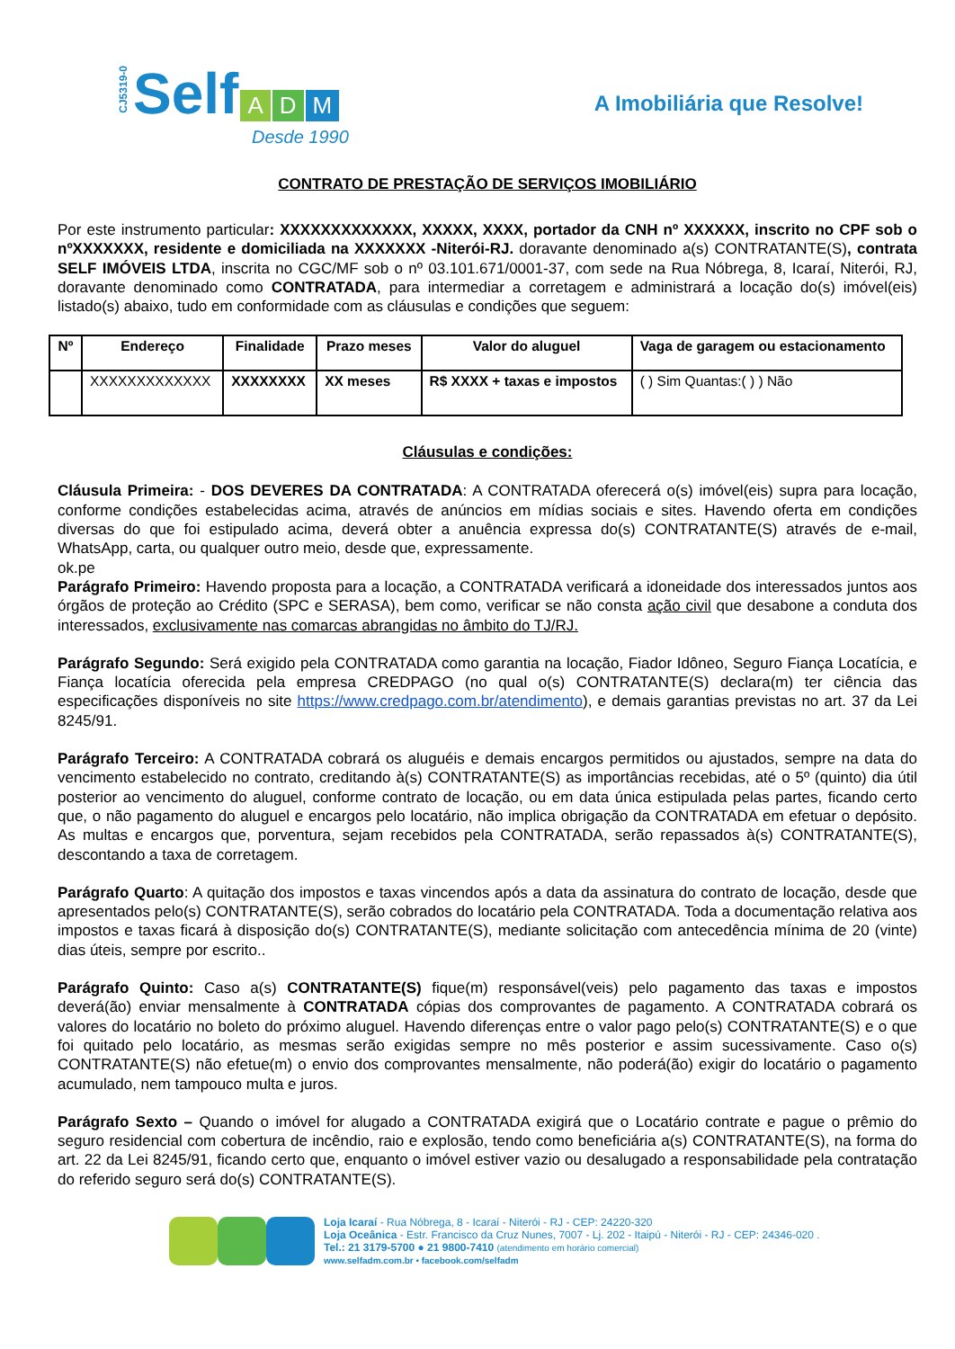CJ5319-0 Self A D M
Desde 1990
A Imobiliária que Resolve!
CONTRATO DE PRESTAÇÃO DE SERVIÇOS IMOBILIÁRIO
Por este instrumento particular: XXXXXXXXXXXXX, XXXXX, XXXX, portador da CNH nº XXXXXX, inscrito no CPF sob o nºXXXXXXX, residente e domiciliada na XXXXXXX -Niterói-RJ. doravante denominado a(s) CONTRATANTE(S), contrata SELF IMÓVEIS LTDA, inscrita no CGC/MF sob o nº 03.101.671/0001-37, com sede na Rua Nóbrega, 8, Icaraí, Niterói, RJ, doravante denominado como CONTRATADA, para intermediar a corretagem e administrará a locação do(s) imóvel(eis) listado(s) abaixo, tudo em conformidade com as cláusulas e condições que seguem:
| Nº | Endereço | Finalidade | Prazo meses | Valor do aluguel | Vaga de garagem ou estacionamento |
| --- | --- | --- | --- | --- | --- |
| | XXXXXXXXXXXXX | XXXXXXXX | XX meses | R$ XXXX + taxas e impostos | ( ) Sim Quantas:( ) ) Não |
Cláusulas e condições:
Cláusula Primeira: - DOS DEVERES DA CONTRATADA: A CONTRATADA oferecerá o(s) imóvel(eis) supra para locação, conforme condições estabelecidas acima, através de anúncios em mídias sociais e sites. Havendo oferta em condições diversas do que foi estipulado acima, deverá obter a anuência expressa do(s) CONTRATANTE(S) através de e-mail, WhatsApp, carta, ou qualquer outro meio, desde que, expressamente.
ok.pe
Parágrafo Primeiro: Havendo proposta para a locação, a CONTRATADA verificará a idoneidade dos interessados juntos aos órgãos de proteção ao Crédito (SPC e SERASA), bem como, verificar se não consta ação civil que desabone a conduta dos interessados, exclusivamente nas comarcas abrangidas no âmbito do TJ/RJ.
Parágrafo Segundo: Será exigido pela CONTRATADA como garantia na locação, Fiador Idôneo, Seguro Fiança Locatícia, e Fiança locatícia oferecida pela empresa CREDPAGO (no qual o(s) CONTRATANTE(S) declara(m) ter ciência das especificações disponíveis no site https://www.credpago.com.br/atendimento), e demais garantias previstas no art. 37 da Lei 8245/91.
Parágrafo Terceiro: A CONTRATADA cobrará os aluguéis e demais encargos permitidos ou ajustados, sempre na data do vencimento estabelecido no contrato, creditando à(s) CONTRATANTE(S) as importâncias recebidas, até o 5º (quinto) dia útil posterior ao vencimento do aluguel, conforme contrato de locação, ou em data única estipulada pelas partes, ficando certo que, o não pagamento do aluguel e encargos pelo locatário, não implica obrigação da CONTRATADA em efetuar o depósito. As multas e encargos que, porventura, sejam recebidos pela CONTRATADA, serão repassados à(s) CONTRATANTE(S), descontando a taxa de corretagem.
Parágrafo Quarto: A quitação dos impostos e taxas vincendos após a data da assinatura do contrato de locação, desde que apresentados pelo(s) CONTRATANTE(S), serão cobrados do locatário pela CONTRATADA. Toda a documentação relativa aos impostos e taxas ficará à disposição do(s) CONTRATANTE(S), mediante solicitação com antecedência mínima de 20 (vinte) dias úteis, sempre por escrito..
Parágrafo Quinto: Caso a(s) CONTRATANTE(S) fique(m) responsável(veis) pelo pagamento das taxas e impostos deverá(ão) enviar mensalmente à CONTRATADA cópias dos comprovantes de pagamento. A CONTRATADA cobrará os valores do locatário no boleto do próximo aluguel. Havendo diferenças entre o valor pago pelo(s) CONTRATANTE(S) e o que foi quitado pelo locatário, as mesmas serão exigidas sempre no mês posterior e assim sucessivamente. Caso o(s) CONTRATANTE(S) não efetue(m) o envio dos comprovantes mensalmente, não poderá(ão) exigir do locatário o pagamento acumulado, nem tampouco multa e juros.
Parágrafo Sexto – Quando o imóvel for alugado a CONTRATADA exigirá que o Locatário contrate e pague o prêmio do seguro residencial com cobertura de incêndio, raio e explosão, tendo como beneficiária a(s) CONTRATANTE(S), na forma do art. 22 da Lei 8245/91, ficando certo que, enquanto o imóvel estiver vazio ou desalugado a responsabilidade pela contratação do referido seguro será do(s) CONTRATANTE(S).
Loja Icaraí - Rua Nóbrega, 8 - Icaraí - Niterói - RJ - CEP: 24220-320
Loja Oceânica - Estr. Francisco da Cruz Nunes, 7007 - Lj. 202 - Itaipú - Niterói - RJ - CEP: 24346-020 .
Tel.: 21 3179-5700 ● 21 9800-7410 (atendimento em horário comercial)
www.selfadm.com.br • facebook.com/selfadm